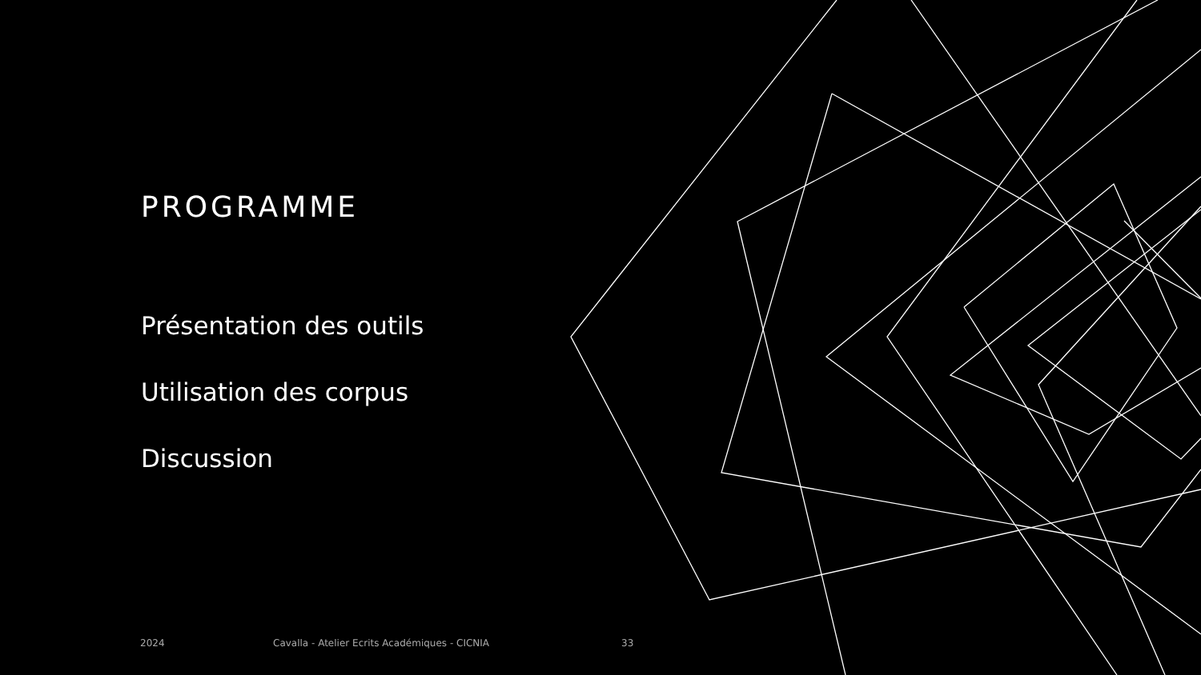PROGRAMME
Présentation des outils
Utilisation des corpus
Discussion
2024 Cavalla - Atelier Ecrits Académiques - CICNIA 33